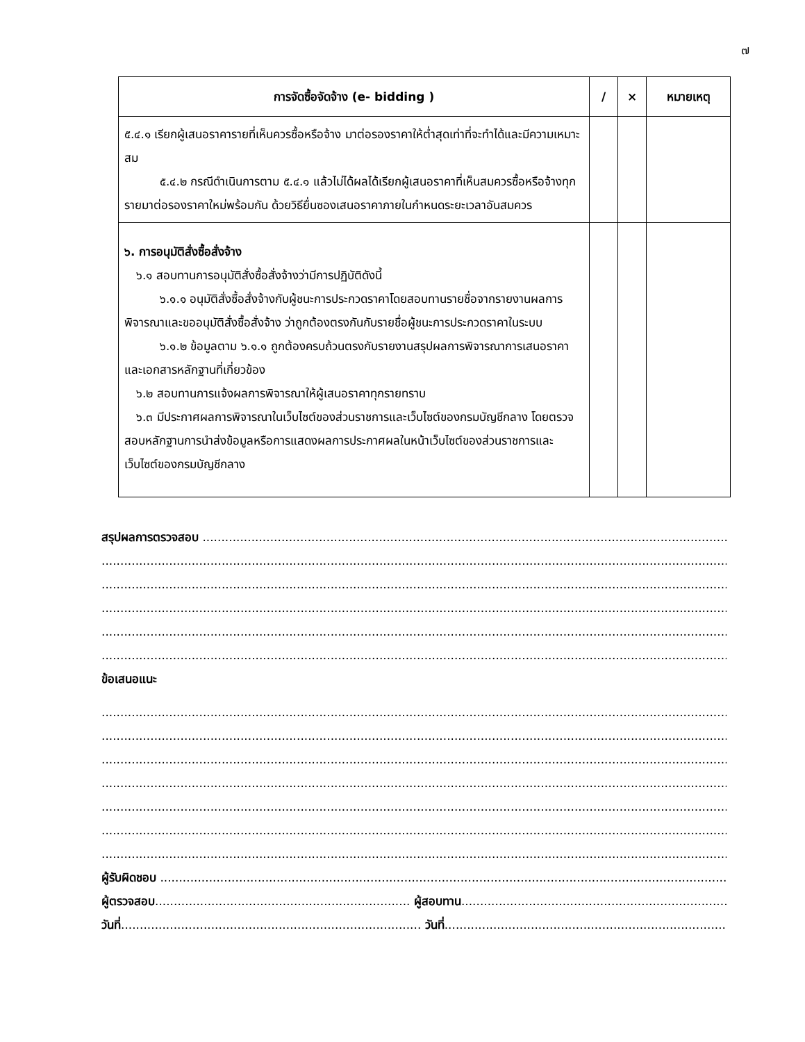๗
| การจัดซื้อจัดจ้าง (e- bidding ) | / | × | หมายเหตุ |
| --- | --- | --- | --- |
| ๕.๔.๑ เรียกผู้เสนอราคารายที่เห็นควรซื้อหรือจ้าง มาต่อรองราคาให้ต่ำสุดเท่าที่จะทำได้และมีความเหมาะสม ๕.๔.๒ กรณีดำเนินการตาม ๕.๔.๑ แล้วไม่ได้ผลได้เรียกผู้เสนอราคาที่เห็นสมควรซื้อหรือจ้างทุกรายมาต่อรองราคาใหม่พร้อมกัน ด้วยวิธียื่นซองเสนอราคาภายในกำหนดระยะเวลาอันสมควร | | | |
| ๖. การอนุมัติสั่งซื้อสั่งจ้าง ๖.๑ สอบทานการอนุมัติสั่งซื้อสั่งจ้างว่ามีการปฏิบัติดังนี้ ๖.๑.๑ อนุมัติสั่งซื้อสั่งจ้างกับผู้ชนะการประกวดราคาโดยสอบทานรายชื่อจากรายงานผลการพิจารณาและขออนุมัติสั่งซื้อสั่งจ้าง ว่าถูกต้องตรงกันกับรายชื่อผู้ชนะการประกวดราคาในระบบ ๖.๑.๒ ข้อมูลตาม ๖.๑.๑ ถูกต้องครบถ้วนตรงกับรายงานสรุปผลการพิจารณาการเสนอราคาและเอกสารหลักฐานที่เกี่ยวข้อง ๖.๒ สอบทานการแจ้งผลการพิจารณาให้ผู้เสนอราคาทุกรายทราบ ๖.๓ มีประกาศผลการพิจารณาในเว็บไซต์ของส่วนราชการและเว็บไซต์ของกรมบัญชีกลาง โดยตรวจสอบหลักฐานการนำส่งข้อมูลหรือการแสดงผลการประกาศผลในหน้าเว็บไซต์ของส่วนราชการและเว็บไซต์ของกรมบัญชีกลาง | | | |
สรุปผลการตรวจสอบ ......................................................................................................................................................
............................................................................................................................................................................................
............................................................................................................................................................................................
............................................................................................................................................................................................
............................................................................................................................................................................................
............................................................................................................................................................................................
ข้อเสนอแนะ
............................................................................................................................................................................................
............................................................................................................................................................................................
............................................................................................................................................................................................
............................................................................................................................................................................................
............................................................................................................................................................................................
............................................................................................................................................................................................
............................................................................................................................................................................................
ผู้รับผิดชอบ .....................................................................................................................................................................
ผู้ตรวจสอบ.................................................................... ผู้สอบทาน.....................................................................................
วันที่................................................................................ วันที่...................................................................................................